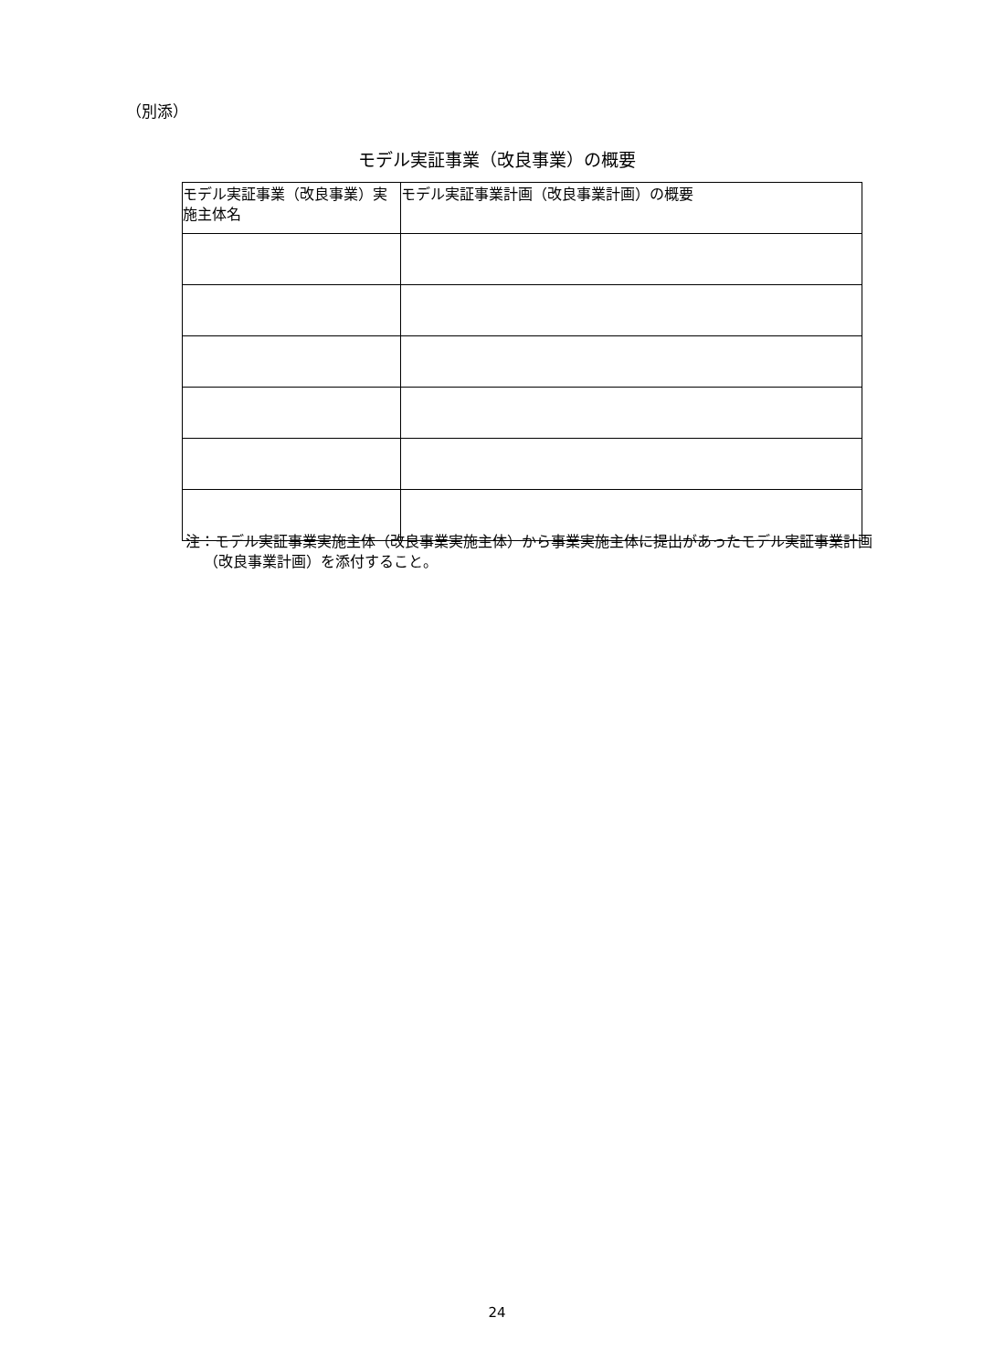（別添）
モデル実証事業（改良事業）の概要
| モデル実証事業（改良事業）実施主体名 | モデル実証事業計画（改良事業計画）の概要 |
| --- | --- |
注：モデル実証事業実施主体（改良事業実施主体）から事業実施主体に提出があったモデル実証事業計画（改良事業計画）を添付すること。
24